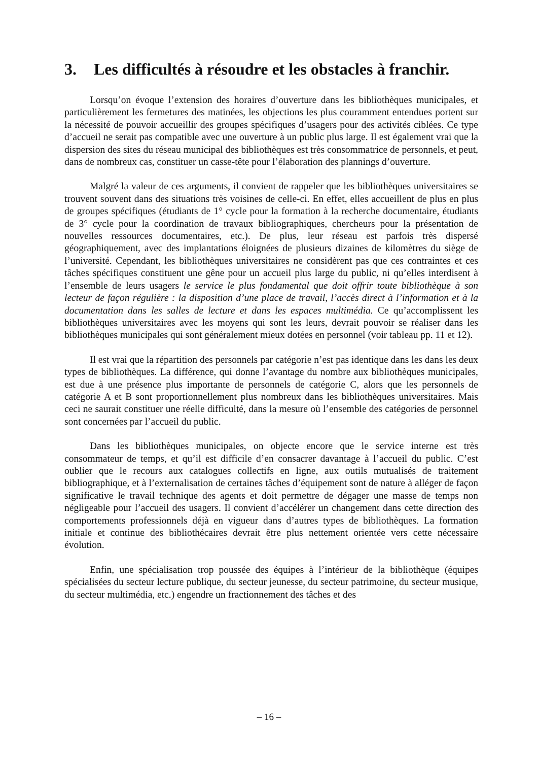3. Les difficultés à résoudre et les obstacles à franchir.
Lorsqu’on évoque l’extension des horaires d’ouverture dans les bibliothèques municipales, et particulièrement les fermetures des matinées, les objections les plus couramment entendues portent sur la nécessité de pouvoir accueillir des groupes spécifiques d’usagers pour des activités ciblées. Ce type d’accueil ne serait pas compatible avec une ouverture à un public plus large. Il est également vrai que la dispersion des sites du réseau municipal des bibliothèques est très consommatrice de personnels, et peut, dans de nombreux cas, constituer un casse-tête pour l’élaboration des plannings d’ouverture.
Malgré la valeur de ces arguments, il convient de rappeler que les bibliothèques universitaires se trouvent souvent dans des situations très voisines de celle-ci. En effet, elles accueillent de plus en plus de groupes spécifiques (étudiants de 1° cycle pour la formation à la recherche documentaire, étudiants de 3° cycle pour la coordination de travaux bibliographiques, chercheurs pour la présentation de nouvelles ressources documentaires, etc.). De plus, leur réseau est parfois très dispersé géographiquement, avec des implantations éloignées de plusieurs dizaines de kilomètres du siège de l’université. Cependant, les bibliothèques universitaires ne considèrent pas que ces contraintes et ces tâches spécifiques constituent une gêne pour un accueil plus large du public, ni qu’elles interdisent à l’ensemble de leurs usagers le service le plus fondamental que doit offrir toute bibliothèque à son lecteur de façon régulière : la disposition d’une place de travail, l’accès direct à l’information et à la documentation dans les salles de lecture et dans les espaces multimédia. Ce qu’accomplissent les bibliothèques universitaires avec les moyens qui sont les leurs, devrait pouvoir se réaliser dans les bibliothèques municipales qui sont généralement mieux dotées en personnel (voir tableau pp. 11 et 12).
Il est vrai que la répartition des personnels par catégorie n’est pas identique dans les dans les deux types de bibliothèques. La différence, qui donne l’avantage du nombre aux bibliothèques municipales, est due à une présence plus importante de personnels de catégorie C, alors que les personnels de catégorie A et B sont proportionnellement plus nombreux dans les bibliothèques universitaires. Mais ceci ne saurait constituer une réelle difficulté, dans la mesure où l’ensemble des catégories de personnel sont concernées par l’accueil du public.
Dans les bibliothèques municipales, on objecte encore que le service interne est très consommateur de temps, et qu’il est difficile d’en consacrer davantage à l’accueil du public. C’est oublier que le recours aux catalogues collectifs en ligne, aux outils mutualisés de traitement bibliographique, et à l’externalisation de certaines tâches d’équipement sont de nature à alléger de façon significative le travail technique des agents et doit permettre de dégager une masse de temps non négligeable pour l’accueil des usagers. Il convient d’accélérer un changement dans cette direction des comportements professionnels déjà en vigueur dans d’autres types de bibliothèques. La formation initiale et continue des bibliothécaires devrait être plus nettement orientée vers cette nécessaire évolution.
Enfin, une spécialisation trop poussée des équipes à l’intérieur de la bibliothèque (équipes spécialisées du secteur lecture publique, du secteur jeunesse, du secteur patrimoine, du secteur musique, du secteur multimédia, etc.) engendre un fractionnement des tâches et des
– 16 –